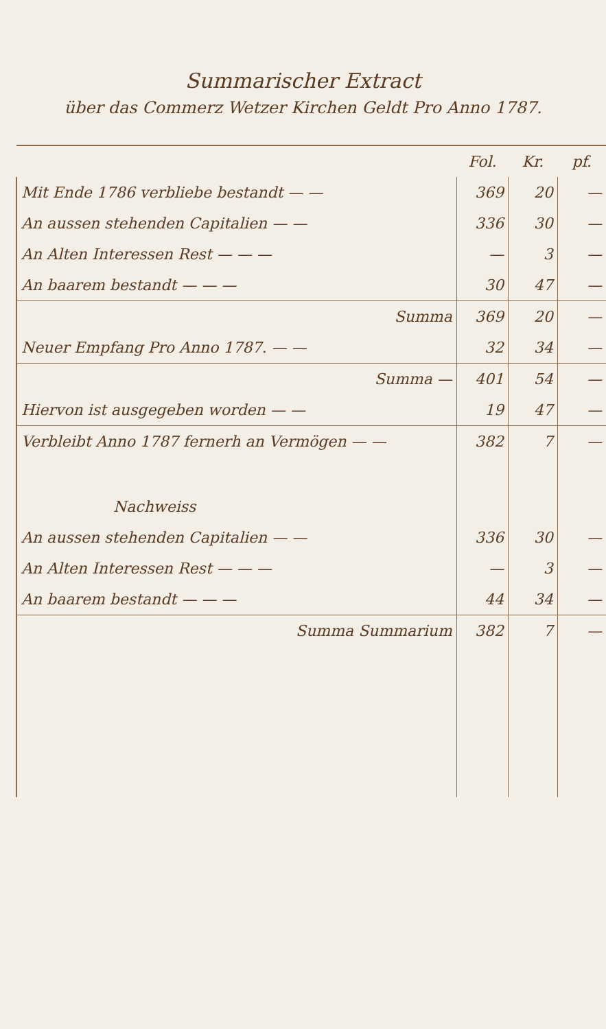Summarischer Extract
über das Commerz Wetzer Kirchen Geldt Pro Anno 1787.
| | Fol. | Kr. | pf. |
| --- | --- | --- | --- |
| Mit Ende 1786 verbliebe bestandt — — | 369 | 20 | — |
| An aussen stehenden Capitalien — — | 336 | 30 | — |
| An Alten Interessen Rest — — — | — | 3 | — |
| An baarem bestandt — — — | 30 | 47 | — |
| Summa | 369 | 20 | — |
| Neuer Empfang Pro Anno 1787. — — | 32 | 34 | — |
| Summa — | 401 | 54 | — |
| Hiervon ist ausgegeben worden — — | 19 | 47 | — |
| Verbleibt Anno 1787 fernerh an Vermögen — — | 382 | 7 | — |
| Nachweiss | | | |
| An aussen stehenden Capitalien — — | 336 | 30 | — |
| An Alten Interessen Rest — — — | — | 3 | — |
| An baarem bestandt — — — | 44 | 34 | — |
| Summa Summarium | 382 | 7 | — |